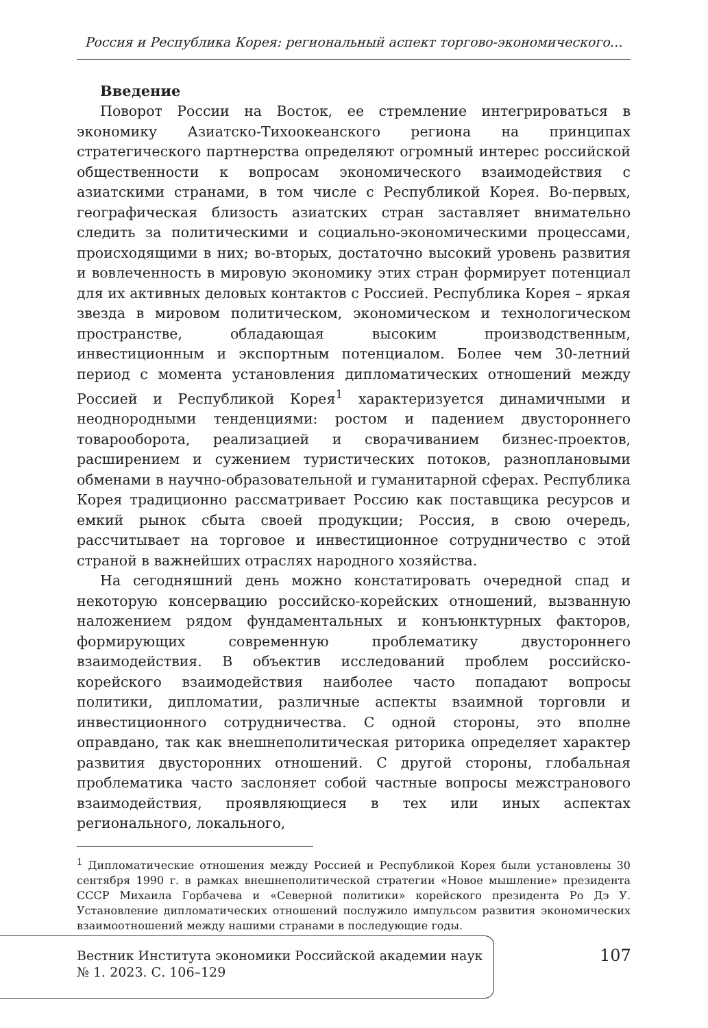Россия и Республика Корея: региональный аспект торгово-экономического…
Введение
Поворот России на Восток, ее стремление интегрироваться в экономику Азиатско-Тихоокеанского региона на принципах стратегического партнерства определяют огромный интерес российской общественности к вопросам экономического взаимодействия с азиатскими странами, в том числе с Республикой Корея. Во-первых, географическая близость азиатских стран заставляет внимательно следить за политическими и социально-экономическими процессами, происходящими в них; во-вторых, достаточно высокий уровень развития и вовлеченность в мировую экономику этих стран формирует потенциал для их активных деловых контактов с Россией. Республика Корея – яркая звезда в мировом политическом, экономическом и технологическом пространстве, обладающая высоким производственным, инвестиционным и экспортным потенциалом. Более чем 30-летний период с момента установления дипломатических отношений между Россией и Республикой Корея<sup>1</sup> характеризуется динамичными и неоднородными тенденциями: ростом и падением двустороннего товарооборота, реализацией и сворачиванием бизнес-проектов, расширением и сужением туристических потоков, разноплановыми обменами в научно-образовательной и гуманитарной сферах. Республика Корея традиционно рассматривает Россию как поставщика ресурсов и емкий рынок сбыта своей продукции; Россия, в свою очередь, рассчитывает на торговое и инвестиционное сотрудничество с этой страной в важнейших отраслях народного хозяйства.
На сегодняшний день можно констатировать очередной спад и некоторую консервацию российско-корейских отношений, вызванную наложением рядом фундаментальных и конъюнктурных факторов, формирующих современную проблематику двустороннего взаимодействия. В объектив исследований проблем российско-корейского взаимодействия наиболее часто попадают вопросы политики, дипломатии, различные аспекты взаимной торговли и инвестиционного сотрудничества. С одной стороны, это вполне оправдано, так как внешнеполитическая риторика определяет характер развития двусторонних отношений. С другой стороны, глобальная проблематика часто заслоняет собой частные вопросы межстранового взаимодействия, проявляющиеся в тех или иных аспектах регионального, локального,
<sup>1</sup> Дипломатические отношения между Россией и Республикой Корея были установлены 30 сентября 1990 г. в рамках внешнеполитической стратегии «Новое мышление» президента СССР Михаила Горбачева и «Северной политики» корейского президента Ро Дэ У. Установление дипломатических отношений послужило импульсом развития экономических взаимоотношений между нашими странами в последующие годы.
Вестник Института экономики Российской академии наук
№ 1. 2023. С. 106–129
107